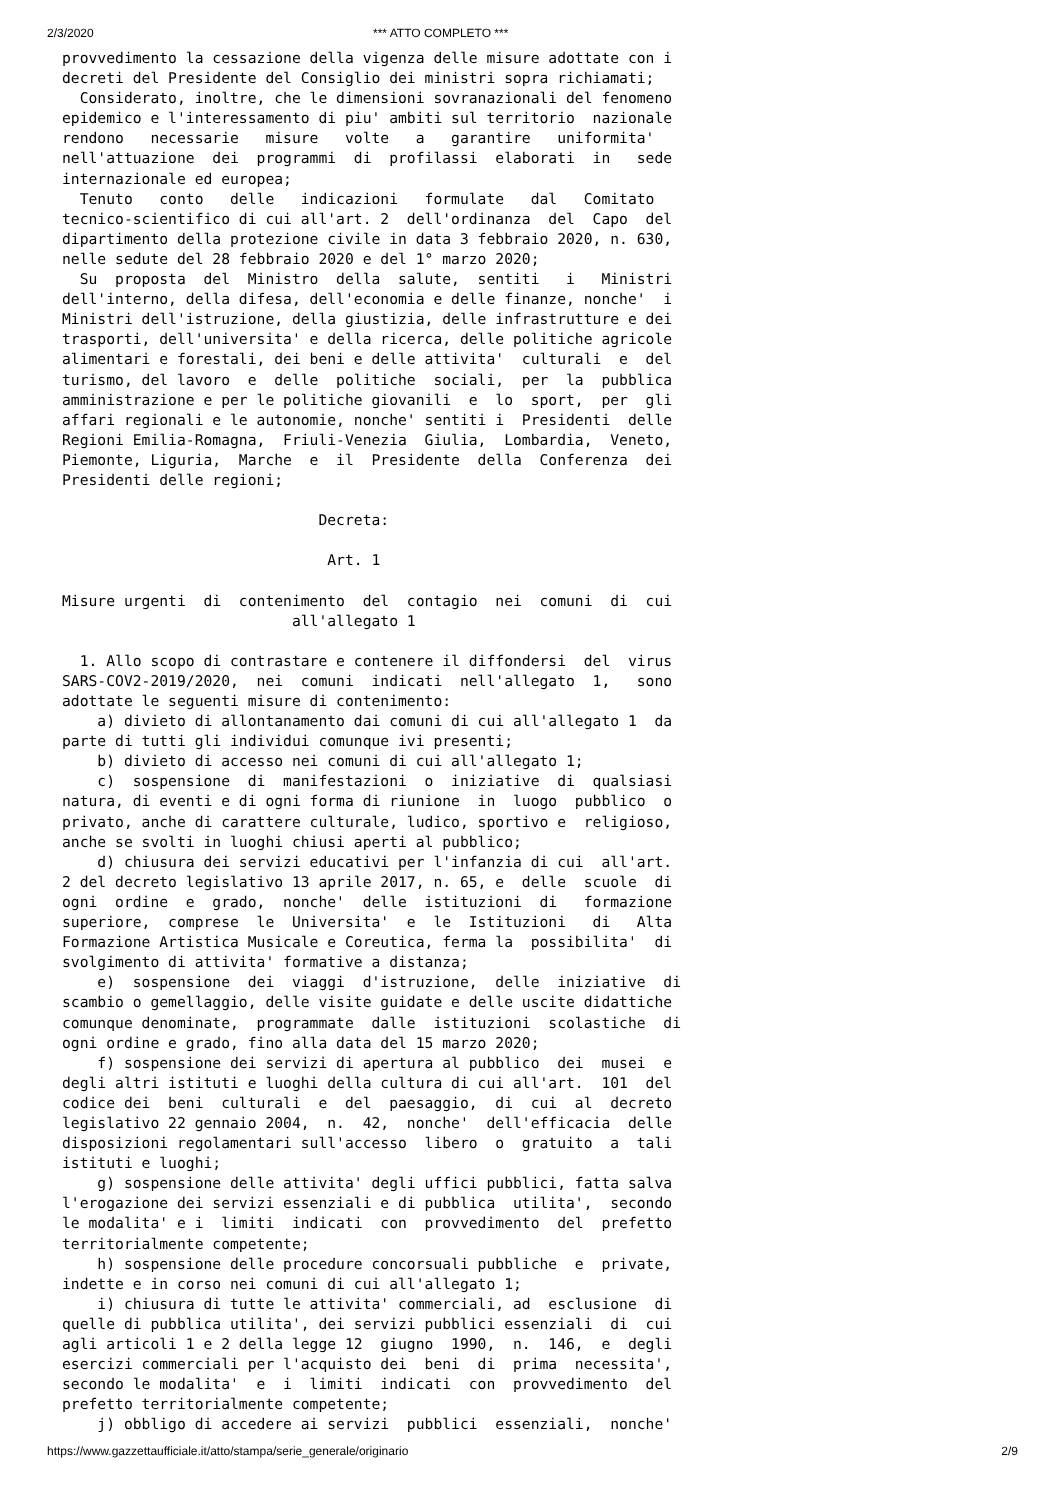2/3/2020 *** ATTO COMPLETO ***
provvedimento la cessazione della vigenza delle misure adottate con i
decreti del Presidente del Consiglio dei ministri sopra richiamati;
  Considerato, inoltre, che le dimensioni sovranazionali del fenomeno
epidemico e l'interessamento di piu' ambiti sul territorio  nazionale
rendono   necessarie   misure   volte   a   garantire   uniformita'
nell'attuazione  dei  programmi  di  profilassi  elaborati  in   sede
internazionale ed europea;
  Tenuto   conto   delle   indicazioni   formulate   dal   Comitato
tecnico-scientifico di cui all'art. 2  dell'ordinanza  del  Capo  del
dipartimento della protezione civile in data 3 febbraio 2020, n. 630,
nelle sedute del 28 febbraio 2020 e del 1° marzo 2020;
  Su  proposta  del  Ministro  della  salute,  sentiti   i   Ministri
dell'interno, della difesa, dell'economia e delle finanze, nonche'  i
Ministri dell'istruzione, della giustizia, delle infrastrutture e dei
trasporti, dell'universita' e della ricerca, delle politiche agricole
alimentari e forestali, dei beni e delle attivita'  culturali  e  del
turismo, del lavoro  e  delle  politiche  sociali,  per  la  pubblica
amministrazione e per le politiche giovanili  e  lo  sport,  per  gli
affari regionali e le autonomie, nonche' sentiti i  Presidenti  delle
Regioni Emilia-Romagna,  Friuli-Venezia  Giulia,  Lombardia,  Veneto,
Piemonte, Liguria,  Marche  e  il  Presidente  della  Conferenza  dei
Presidenti delle regioni;

                             Decreta:

                              Art. 1

Misure urgenti  di  contenimento  del  contagio  nei  comuni  di  cui
                          all'allegato 1

  1. Allo scopo di contrastare e contenere il diffondersi  del  virus
SARS-COV2-2019/2020,  nei  comuni  indicati  nell'allegato  1,   sono
adottate le seguenti misure di contenimento:
    a) divieto di allontanamento dai comuni di cui all'allegato 1  da
parte di tutti gli individui comunque ivi presenti;
    b) divieto di accesso nei comuni di cui all'allegato 1;
    c)  sospensione  di  manifestazioni  o  iniziative  di  qualsiasi
natura, di eventi e di ogni forma di riunione  in  luogo  pubblico  o
privato, anche di carattere culturale, ludico, sportivo e  religioso,
anche se svolti in luoghi chiusi aperti al pubblico;
    d) chiusura dei servizi educativi per l'infanzia di cui  all'art.
2 del decreto legislativo 13 aprile 2017, n. 65, e  delle  scuole  di
ogni  ordine  e  grado,  nonche'  delle  istituzioni  di   formazione
superiore,  comprese  le  Universita'  e  le  Istituzioni   di   Alta
Formazione Artistica Musicale e Coreutica, ferma la  possibilita'  di
svolgimento di attivita' formative a distanza;
    e)  sospensione  dei  viaggi  d'istruzione,  delle  iniziative  di
scambio o gemellaggio, delle visite guidate e delle uscite didattiche
comunque denominate,  programmate  dalle  istituzioni  scolastiche  di
ogni ordine e grado, fino alla data del 15 marzo 2020;
    f) sospensione dei servizi di apertura al pubblico  dei  musei  e
degli altri istituti e luoghi della cultura di cui all'art.  101  del
codice dei  beni  culturali  e  del  paesaggio,  di  cui  al  decreto
legislativo 22 gennaio 2004,  n.  42,  nonche'  dell'efficacia  delle
disposizioni regolamentari sull'accesso  libero  o  gratuito  a  tali
istituti e luoghi;
    g) sospensione delle attivita' degli uffici pubblici, fatta salva
l'erogazione dei servizi essenziali e di pubblica  utilita',  secondo
le modalita' e i  limiti  indicati  con  provvedimento  del  prefetto
territorialmente competente;
    h) sospensione delle procedure concorsuali pubbliche  e  private,
indette e in corso nei comuni di cui all'allegato 1;
    i) chiusura di tutte le attivita' commerciali, ad  esclusione  di
quelle di pubblica utilita', dei servizi pubblici essenziali  di  cui
agli articoli 1 e 2 della legge 12  giugno  1990,  n.  146,  e  degli
esercizi commerciali per l'acquisto dei  beni  di  prima  necessita',
secondo le modalita'  e  i  limiti  indicati  con  provvedimento  del
prefetto territorialmente competente;
    j) obbligo di accedere ai servizi  pubblici  essenziali,  nonche'
https://www.gazzettaufficiale.it/atto/stampa/serie_generale/originario 2/9